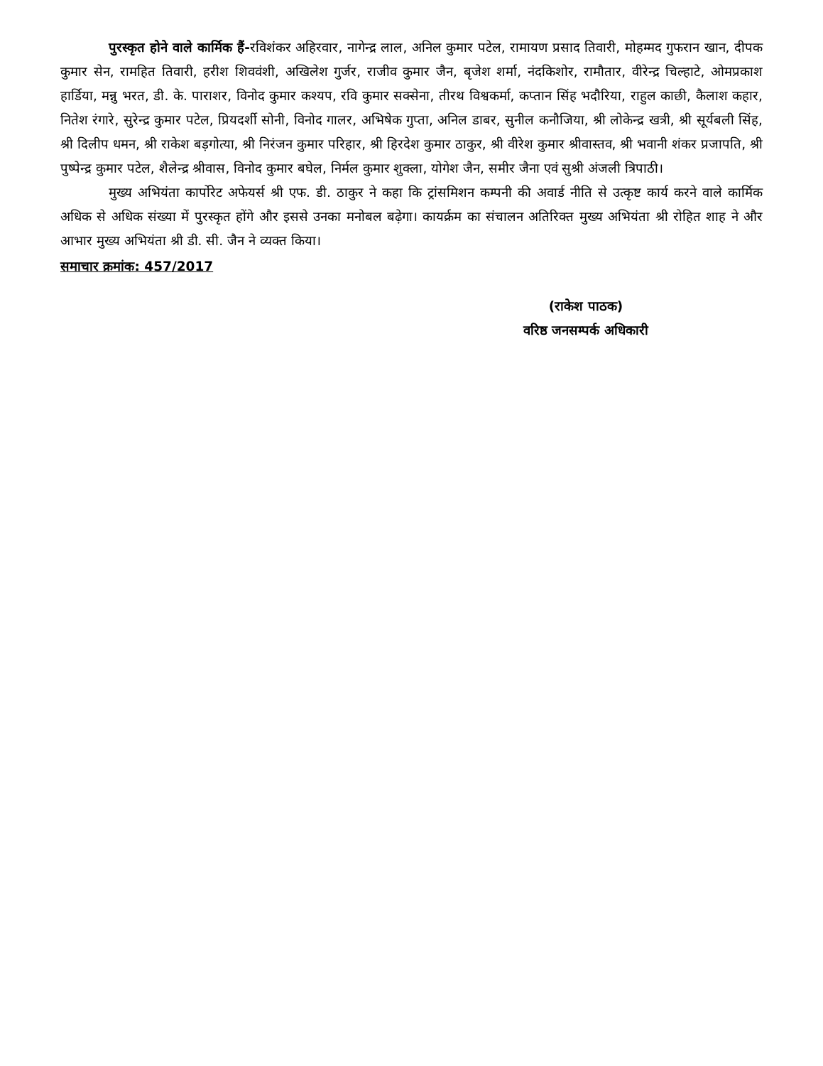पुरस्कृत होने वाले कार्मिक हैं-रविशंकर अहिरवार, नागेन्द्र लाल, अनिल कुमार पटेल, रामायण प्रसाद तिवारी, मोहम्मद गुफरान खान, दीपक कुमार सेन, रामहित तिवारी, हरीश शिववंशी, अखिलेश गुर्जर, राजीव कुमार जैन, बृजेश शर्मा, नंदकिशोर, रामौतार, वीरेन्द्र चिल्हाटे, ओमप्रकाश हार्डिया, मन्नु भरत, डी. के. पाराशर, विनोद कुमार कश्यप, रवि कुमार सक्सेना, तीरथ विश्वकर्मा, कप्तान सिंह भदौरिया, राहुल काछी, कैलाश कहार, नितेश रंगारे, सुरेन्द्र कुमार पटेल, प्रियदर्शी सोनी, विनोद गालर, अभिषेक गुप्ता, अनिल डाबर, सुनील कनौजिया, श्री लोकेन्द्र खत्री, श्री सूर्यबली सिंह, श्री दिलीप धमन, श्री राकेश बड़गोत्या, श्री निरंजन कुमार परिहार, श्री हिरदेश कुमार ठाकुर, श्री वीरेश कुमार श्रीवास्तव, श्री भवानी शंकर प्रजापति, श्री पुष्पेन्द्र कुमार पटेल, शैलेन्द्र श्रीवास, विनोद कुमार बघेल, निर्मल कुमार शुक्ला, योगेश जैन, समीर जैना एवं सुश्री अंजली त्रिपाठी।
मुख्य अभियंता कार्पोरेट अफेयर्स श्री एफ. डी. ठाकुर ने कहा कि ट्रांसमिशन कम्पनी की अवार्ड नीति से उत्कृष्ट कार्य करने वाले कार्मिक अधिक से अधिक संख्या में पुरस्कृत होंगे और इससे उनका मनोबल बढ़ेगा। कायर्क्रम का संचालन अतिरिक्त मुख्य अभियंता श्री रोहित शाह ने और आभार मुख्य अभियंता श्री डी. सी. जैन ने व्यक्त किया।
समाचार क्रमांक: 457/2017
(राकेश पाठक)
वरिष्ठ जनसम्पर्क अधिकारी